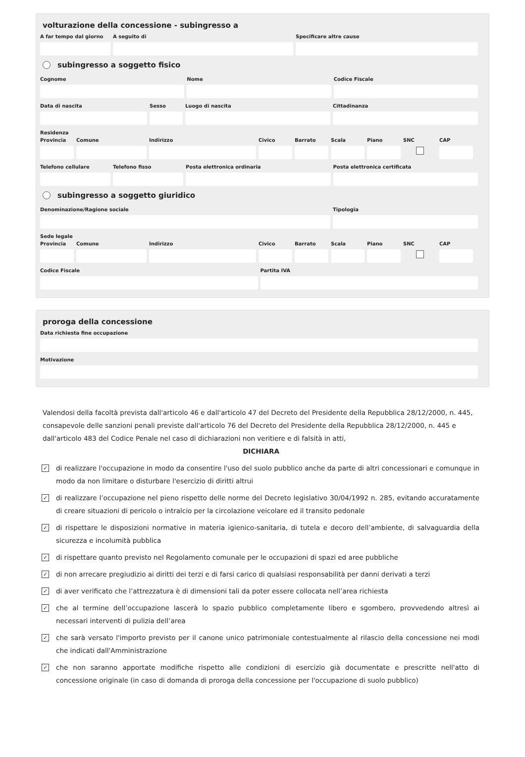volturazione della concessione - subingresso a
A far tempo dal giorno
A seguito di Specificare altre cause
subingresso a soggetto fisico
Cognome Nome Codice Fiscale
Data di nascita Sesso Luogo di nascita Cittadinanza
Residenza
Provincia
Comune Indirizzo Civico Barrato Scala Piano SNC CAP
Telefono cellulare
Telefono fisso Posta elettronica ordinaria Posta elettronica certificata
subingresso a soggetto giuridico
Denominazione/Ragione sociale Tipologia
Sede legale
Provincia
Comune Indirizzo Civico Barrato Scala Piano SNC CAP
Codice Fiscale Partita IVA
proroga della concessione
Data richiesta fine occupazione
Motivazione
Valendosi della facoltà prevista dall'articolo 46 e dall'articolo 47 del Decreto del Presidente della Repubblica 28/12/2000, n. 445, consapevole delle sanzioni penali previste dall'articolo 76 del Decreto del Presidente della Repubblica 28/12/2000, n. 445 e dall'articolo 483 del Codice Penale nel caso di dichiarazioni non veritiere e di falsità in atti,
DICHIARA
✓ di realizzare l'occupazione in modo da consentire l'uso del suolo pubblico anche da parte di altri concessionari e comunque in modo da non limitare o disturbare l'esercizio di diritti altrui
✓ di realizzare l’occupazione nel pieno rispetto delle norme del Decreto legislativo 30/04/1992 n. 285, evitando accuratamente di creare situazioni di pericolo o intralcio per la circolazione veicolare ed il transito pedonale
✓ di rispettare le disposizioni normative in materia igienico-sanitaria, di tutela e decoro dell’ambiente, di salvaguardia della sicurezza e incolumità pubblica
✓ di rispettare quanto previsto nel Regolamento comunale per le occupazioni di spazi ed aree pubbliche
✓ di non arrecare pregiudizio ai diritti dei terzi e di farsi carico di qualsiasi responsabilità per danni derivati a terzi
✓ di aver verificato che l’attrezzatura è di dimensioni tali da poter essere collocata nell’area richiesta
✓ che al termine dell’occupazione lascerà lo spazio pubblico completamente libero e sgombero, provvedendo altresì ai necessari interventi di pulizia dell’area
✓ che sarà versato l'importo previsto per il canone unico patrimoniale contestualmente al rilascio della concessione nei modi che indicati dall'Amministrazione
✓ che non saranno apportate modifiche rispetto alle condizioni di esercizio già documentate e prescritte nell'atto di concessione originale (in caso di domanda di proroga della concessione per l'occupazione di suolo pubblico)